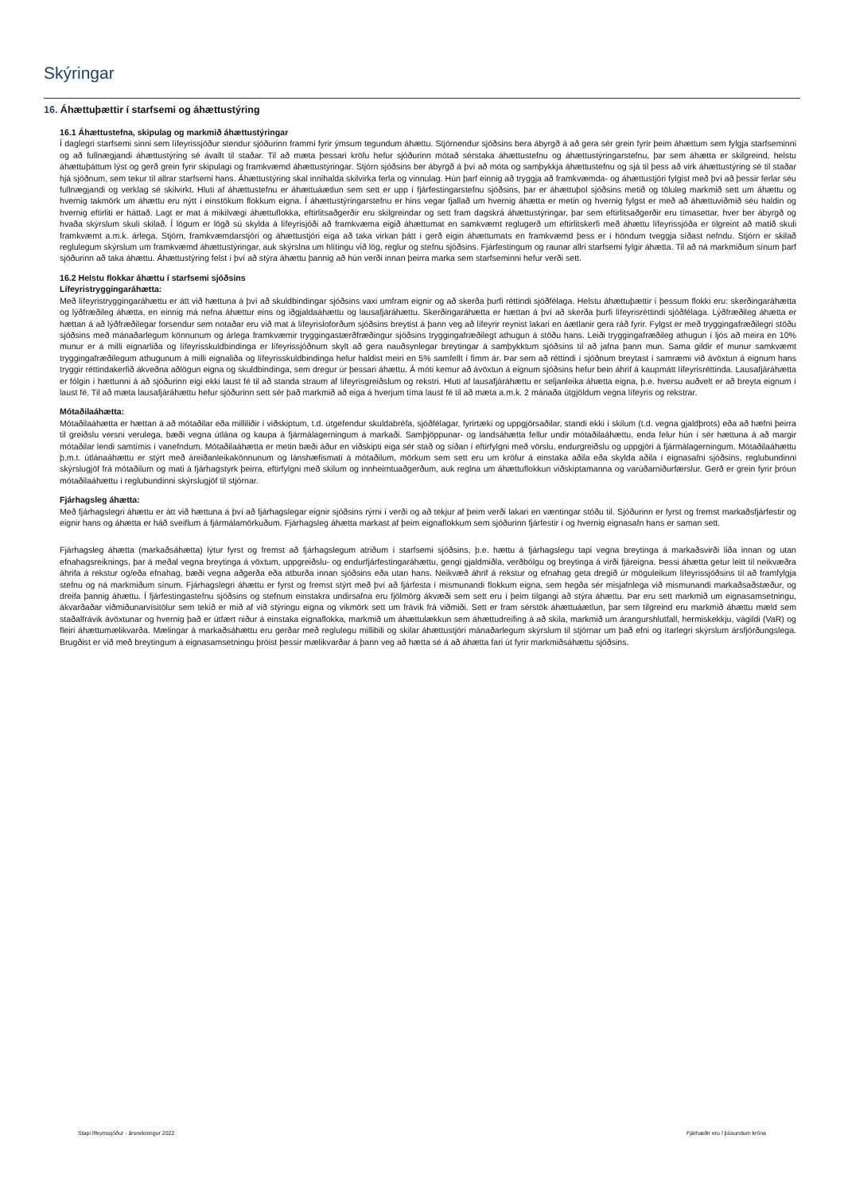Skýringar
16. Áhættuþættir í starfsemi og áhættustýring
16.1 Áhættustefna, skipulag og markmið áhættustýringar
Í daglegri starfsemi sinni sem lífeyrissjóður stendur sjóðurinn frammi fyrir ýmsum tegundum áhættu. Stjórnendur sjóðsins bera ábyrgð á að gera sér grein fyrir þeim áhættum sem fylgja starfseminni og að fullnægjandi áhættustýring sé ávallt til staðar. Til að mæta þessari kröfu hefur sjóðurinn mótað sérstaka áhættustefnu og áhættustýringarstefnu, þar sem áhætta er skilgreind, helstu áhættuþáttum lýst og gerð grein fyrir skipulagi og framkvæmd áhættustýringar. Stjórn sjóðsins ber ábyrgð á því að móta og samþykkja áhættustefnu og sjá til þess að virk áhættustýring sé til staðar hjá sjóðnum, sem tekur til allrar starfsemi hans. Áhættustýring skal innihalda skilvirka ferla og vinnulag. Hún þarf einnig að tryggja að framkvæmda- og áhættustjóri fylgist með því að þessir ferlar séu fullnægjandi og verklag sé skilvirkt. Hluti af áhættustefnu er áhættuáætlun sem sett er upp í fjárfestingarstefnu sjóðsins, þar er áhættuþol sjóðsins metið og töluleg markmið sett um áhættu og hvernig takmörk um áhættu eru nýtt í einstökum flokkum eigna. Í áhættustýringarstefnu er hins vegar fjallað um hvernig áhætta er metin og hvernig fylgst er með að áhættuviðmið séu haldin og hvernig eftirliti er háttað. Lagt er mat á mikilvægi áhættuflokka, eftirlitsaðgerðir eru skilgreindar og sett fram dagskrá áhættustýringar, þar sem eftirlitsaðgerðir eru tímasettar, hver ber ábyrgð og hvaða skýrslum skuli skilað. Í lögum er lögð sú skylda á lífeyrisjóði að framkvæma eigið áhættumat en samkvæmt reglugerð um eftirlitskerfi með áhættu lífeyrissjóða er tilgreint að matið skuli framkvæmt a.m.k. árlega. Stjórn, framkvæmdarstjóri og áhættustjóri eiga að taka virkan þátt í gerð eigin áhættumats en framkvæmd þess er í höndum tveggja síðast nefndu. Stjórn er skilað reglulegum skýrslum um framkvæmd áhættustýringar, auk skýrslna um hlítingu við lög, reglur og stefnu sjóðsins. Fjárfestingum og raunar allri starfsemi fylgir áhætta. Til að ná markmiðum sínum þarf sjóðurinn að taka áhættu. Áhættustýring felst í því að stýra áhættu þannig að hún verði innan þeirra marka sem starfseminni hefur verði sett.
16.2 Helstu flokkar áhættu í starfsemi sjóðsins
Lífeyristryggingaráhætta:
Með lífeyristryggingaráhættu er átt við hættuna á því að skuldbindingar sjóðsins vaxi umfram eignir og að skerða þurfi réttindi sjóðfélaga. Helstu áhættuþættir í þessum flokki eru: skerðingaráhætta og lýðfræðileg áhætta, en einnig má nefna áhættur eins og iðgjaldaáhættu og lausafjáráhættu. Skerðingaráhætta er hættan á því að skerða þurfi lífeyrisréttindi sjóðfélaga. Lýðfræðileg áhætta er hættan á að lýðfræðilegar forsendur sem notaðar eru við mat á lífeyrisloforðum sjóðsins breytist á þann veg að lífeyrir reynist lakari en áætlanir gera ráð fyrir. Fylgst er með tryggingafræðilegri stöðu sjóðsins með mánaðarlegum könnunum og árlega framkvæmir tryggingastærðfræðingur sjóðsins tryggingafræðilegt athugun á stöðu hans. Leiði tryggingafræðileg athugun í ljós að meira en 10% munur er á milli eignarliða og lífeyrisskuldbindinga er lífeyrissjóðnum skylt að gera nauðsynlegar breytingar á samþykktum sjóðsins til að jafna þann mun. Sama gildir ef munur samkvæmt tryggingafræðilegum athugunum á milli eignaliða og lífeyrisskuldbindinga hefur haldist meiri en 5% samfellt í fimm ár. Þar sem að réttindi í sjóðnum breytast í samræmi við ávöxtun á eignum hans tryggir réttindakerfið ákveðna aðlögun eigna og skuldbindinga, sem dregur úr þessari áhættu. Á móti kemur að ávöxtun á eignum sjóðsins hefur bein áhrif á kaupmátt lífeyrisréttinda. Lausafjáráhætta er fólgin í hættunni á að sjóðurinn eigi ekki laust fé til að standa straum af lífeyrisgreiðslum og rekstri. Hluti af lausafjáráhættu er seljanleika áhætta eigna, þ.e. hversu auðvelt er að breyta eignum í laust fé. Til að mæta lausafjáráhættu hefur sjóðurinn sett sér það markmið að eiga á hverjum tíma laust fé til að mæta a.m.k. 2 mánaða útgjöldum vegna lífeyris og rekstrar.
Mótaðilaáhætta:
Mótaðilaáhætta er hættan á að mótaðilar eða milliliðir í viðskiptum, t.d. útgefendur skuldabréfa, sjóðfélagar, fyrirtæki og uppgjörsaðilar, standi ekki í skilum (t.d. vegna gjaldþrots) eða að hæfni þeirra til greiðslu versni verulega, bæði vegna útlána og kaupa á fjármálagerningum á markaði. Samþjöppunar- og landsáhætta fellur undir mótaðilaáhættu, enda felur hún í sér hættuna á að margir mótaðilar lendi samtímis í vanefndum. Mótaðilaáhætta er metin bæði áður en viðskipti eiga sér stað og síðan í eftirfylgni með vörslu, endurgreiðslu og uppgjöri á fjármálagerningum. Mótaðilaáhættu þ.m.t. útlánaáhættu er stýrt með áreiðanleikakönnunum og lánshæfismati á mótaðilum, mörkum sem sett eru um kröfur á einstaka aðila eða skylda aðila í eignasafni sjóðsins, reglubundinni skýrslugjöf frá mótaðilum og mati á fjárhagstyrk þeirra, eftirfylgni með skilum og innheimtuaðgerðum, auk reglna um áhættuflokkun viðskiptamanna og varúðarniðurfærslur. Gerð er grein fyrir þróun mótaðilaáhættu í reglubundinni skýrslugjöf til stjórnar.
Fjárhagsleg áhætta:
Með fjárhagslegri áhættu er átt við hættuna á því að fjárhagslegar eignir sjóðsins rýrni í verði og að tekjur af þeim verði lakari en væntingar stóðu til. Sjóðurinn er fyrst og fremst markaðsfjárfestir og eignir hans og áhætta er háð sveiflum á fjármálamörkuðum. Fjárhagsleg áhætta markast af þeim eignaflokkum sem sjóðurinn fjárfestir í og hvernig eignasafn hans er saman sett.
Fjárhagsleg áhætta (markaðsáhætta) lýtur fyrst og fremst að fjárhagslegum atriðum í starfsemi sjóðsins, þ.e. hættu á fjárhagslegu tapi vegna breytinga á markaðsvirði liða innan og utan efnahagsreiknings, þar á meðal vegna breytinga á vöxtum, uppgreiðslu- og endurfjárfestingaráhættu, gengi gjaldmiðla, verðbólgu og breytinga á virði fjáreigna. Þessi áhætta getur leitt til neikvæðra áhrifa á rekstur og/eða efnahag, bæði vegna aðgerða eða atburða innan sjóðsins eða utan hans. Neikvæð áhrif á rekstur og efnahag geta dregið úr möguleikum lífeyrissjóðsins til að framfylgja stefnu og ná markmiðum sínum. Fjárhagslegri áhættu er fyrst og fremst stýrt með því að fjárfesta í mismunandi flokkum eigna, sem hegða sér misjafnlega við mismunandi markaðsaðstæður, og dreifa þannig áhættu. Í fjárfestingastefnu sjóðsins og stefnum einstakra undirsafna eru fjölmörg ákvæði sem sett eru í þeim tilgangi að stýra áhættu. Þar eru sett markmið um eignasamsetningu, ákvarðaðar viðmiðunarvísitölur sem tekið er mið af við stýringu eigna og vikmörk sett um frávik frá viðmiði. Sett er fram sérstök áhættuáætlun, þar sem tilgreind eru markmið áhættu mæld sem staðalfrávik ávöxtunar og hvernig það er útfært niður á einstaka eignaflokka, markmið um áhættulækkun sem áhættudreifing á að skila, markmið um árangurshlutfall, hermiskekkju, vágildi (VaR) og fleiri áhættumælikvarða. Mælingar á markaðsáhættu eru gerðar með reglulegu millibili og skilar áhættustjóri mánaðarlegum skýrslum til stjórnar um það efni og ítarlegri skýrslum ársfjórðungslega. Brugðist er við með breytingum á eignasamsetningu þróist þessir mælikvarðar á þann veg að hætta sé á að áhætta fari út fyrir markmiðsáhættu sjóðsins.
Stapi lífeyrissjóður - ársreikningur 2022
Fjárhæðir eru í þúsundum króna